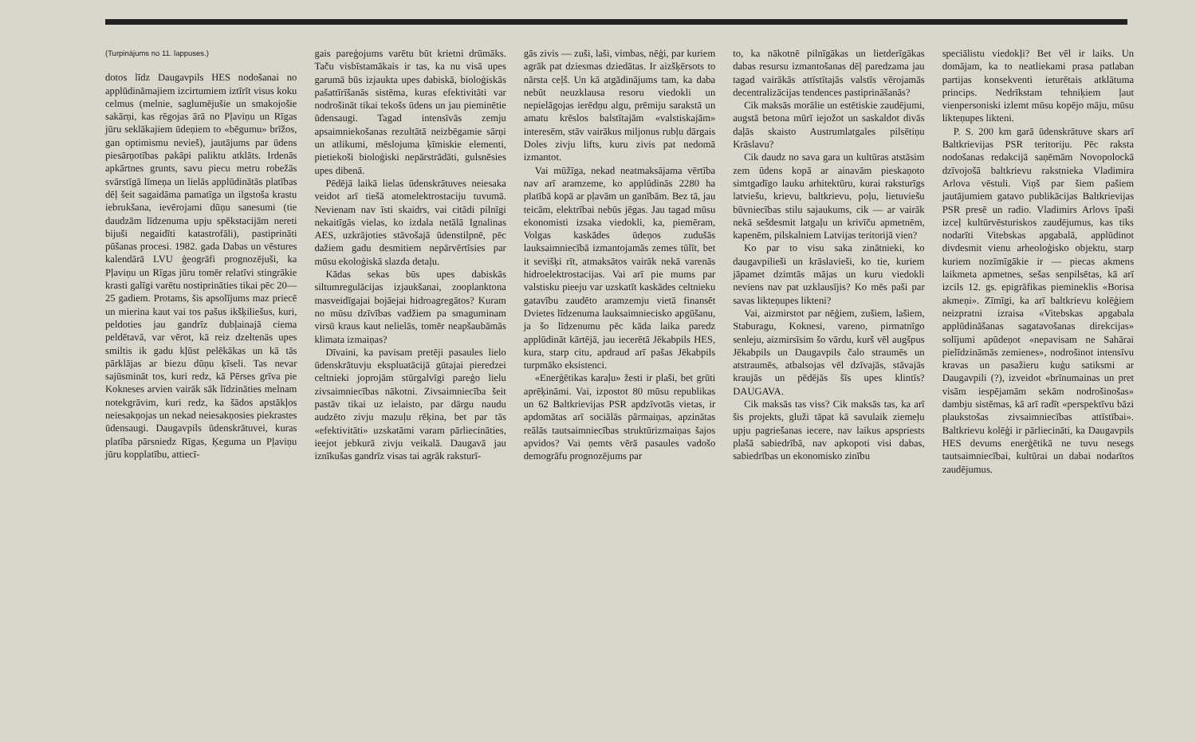(Turpinājums no 11. lappuses.)
dotos līdz Daugavpils HES nodošanai no applūdināmajiem izcirtumiem iztīrīt visus koku celmus (melnie, saglumējušie un smakojošie sakārņi, kas rēgojas ārā no Pļaviņu un Rīgas jūru seklākajiem ūdeņiem to «bēgumu» brīžos, gan optimismu nevieš), jautājums par ūdens piesārņotības pakāpi paliktu atklāts. Irdenās apkārtnes grunts, savu piecu metru robežās svārstīgā līmeņa un lielās applūdinātās platības dēļ šeit sagaidāma pamatīga un ilgstoša krastu iebrukšana, ievērojami dūņu sanesumi (tie daudzām līdzenuma upju spēkstacijām nereti bijuši negaidīti katastrofāli), pastiprināti pūšanas procesi. 1982. gada Dabas un vēstures kalendārā LVU ģeogrāfi prognozējuši, ka Pļaviņu un Rīgas jūru tomēr relatīvi stingrākie krasti galīgi varētu nostiprināties tikai pēc 20—25 gadiem. Protams, šis apsolījums maz priecē un mierina kaut vai tos pašus ikšķiliešus, kuri, peldoties jau gandrīz dubļainajā ciema peldētavā, var vērot, kā reiz dzeltenās upes smiltis ik gadu kļūst pelēkākas un kā tās pārklājas ar biezu dūņu ķīseli. Tas nevar sajūsmināt tos, kuri redz, kā Pērses grīva pie Kokneses arvien vairāk sāk līdzināties melnam notekgrāvim, kuri redz, ka šādos apstākļos neiesakņojas un nekad neiesakņosies piekrastes ūdensaugi. Daugavpils ūdenskrātuvei, kuras platība pārsniedz Rīgas, Ķeguma un Pļaviņu jūru kopplatību, attiecī-
gais pareģojums varētu būt krietni drūmāks. Taču visbīstamākais ir tas, ka nu visā upes garumā būs izjaukta upes dabiskā, bioloģiskās pašattīrīšanās sistēma, kuras efektivitāti var nodrošināt tikai tekošs ūdens un jau pieminētie ūdensaugi. Tagad intensīvās zemju apsaimniekošanas rezultātā neizbēgamie sārņi un atlikumi, mēslojuma ķīmiskie elementi, pietiekoši bioloģiski nepārstrādāti, gulsnēsies upes dibenā.
Pēdējā laikā lielas ūdenskrātuves neiesaka veidot arī tiešā atomelektrostaciju tuvumā. Nevienam nav īsti skaidrs, vai citādi pilnīgi nekaitīgās vielas, ko izdala netālā Ignalinas AES, uzkrājoties stāvošajā ūdenstilpnē, pēc dažiem gadu desmitiem nepārvērtīsies par mūsu ekoloģiskā slazda detaļu.
Kādas sekas būs upes dabiskās siltumregulācijas izjaukšanai, zooplanktona masveidīgajai bojāejai hidroagregātos? Kuram no mūsu dzīvības vadžiem pa smaguminam virsū kraus kaut nelielās, tomēr neapšaubāmās klimata izmaiņas?
Dīvaini, ka pavisam pretēji pasaules lielo ūdenskrātuvju ekspluatācijā gūtajai pieredzei celtnieki joprojām stūrgalvīgi pareģo lielu zivsaimniecības nākotni. Zivsaimniecība šeit pastāv tikai uz ielaisto, par dārgu naudu audzēto zivju mazuļu rēķina, bet par tās «efektivitāti» uzskatāmi varam pārliecināties, ieejot jebkurā zivju veikalā. Daugavā jau iznīkušas gandrīz visas tai agrāk raksturī-
gās zivis — zuši, laši, vimbas, nēģi, par kuriem agrāk pat dziesmas dziedātas. Ir aizšķērsots to nārsta ceļš. Un kā atgādinājums tam, ka daba nebūt neuzklausa resoru viedokli un nepielāgojas ierēdņu algu, prēmiju sarakstā un amatu krēslos balstītajām «valstiskajām» interesēm, stāv vairākus miljonus rubļu dārgais Doles zivju lifts, kuru zivis pat nedomā izmantot.
Vai mūžīga, nekad neatmaksājama vērtība nav arī aramzeme, ko applūdinās 2280 ha platībā kopā ar pļavām un ganībām. Bez tā, jau teicām, elektrībai nebūs jēgas. Jau tagad mūsu ekonomisti izsaka viedokli, ka, piemēram, Volgas kaskādes ūdeņos zudušās lauksaimniecībā izmantojamās zemes tūlīt, bet it sevišķi rīt, atmaksātos vairāk nekā varenās hidroelektrostacijas. Vai arī pie mums par valstisku pieeju var uzskatīt kaskādes celtnieku gatavību zaudēto aramzemju vietā finansēt Dvietes līdzenuma lauksaimniecisko apgūšanu, ja šo līdzenumu pēc kāda laika paredz applūdināt kārtējā, jau iecerētā Jēkabpils HES, kura, starp citu, apdraud arī pašas Jēkabpils turpmāko eksistenci.
«Enerģētikas karaļu» žesti ir plaši, bet grūti aprēķināmi. Vai, izpostot 80 mūsu republikas un 62 Baltkrievijas PSR apdzīvotās vietas, ir apdomātas arī sociālās pārmaiņas, apzinātas reālās tautsaimniecības struktūrizmaiņas šajos apvidos? Vai ņemts vērā pasaules vadošo demogrāfu prognozējums par
to, ka nākotnē pilnīgākas un lietderīgākas dabas resursu izmantošanas dēļ paredzama jau tagad vairākās attīstītajās valstīs vērojamās decentralizācijas tendences pastiprināšanās?
Cik maksās morālie un estētiskie zaudējumi, augstā betona mūrī iejožot un saskaldot divās daļās skaisto Austrumlatgales pilsētiņu Krāslavu?
Cik daudz no sava gara un kultūras atstāsim zem ūdens kopā ar ainavām pieskaņoto simtgadīgo lauku arhitektūru, kurai raksturīgs latviešu, krievu, baltkrievu, poļu, lietuviešu būvniecības stilu sajaukums, cik — ar vairāk nekā sešdesmit latgaļu un krivīču apmetnēm, kapenēm, pilskalniem Latvijas teritorijā vien?
Ko par to visu saka zinātnieki, ko daugavpilieši un krāslavieši, ko tie, kuriem jāpamet dzimtās mājas un kuru viedokli neviens nav pat uzklausījis? Ko mēs paši par savas likteņupes likteni?
Vai, aizmirstot par nēģiem, zušiem, lašiem, Staburagu, Koknesi, vareno, pirmatnīgo senleju, aizmirsīsim šo vārdu, kurš vēl augšpus Jēkabpils un Daugavpils čalo straumēs un atstraumēs, atbalsojas vēl dzīvajās, stāvajās kraujās un pēdējās šīs upes klintīs? DAUGAVA.
Cik maksās tas viss? Cik maksās tas, ka arī šis projekts, gluži tāpat kā savulaik ziemeļu upju pagriešanas iecere, nav laikus apspriests plašā sabiedrībā, nav apkopoti visi dabas, sabiedrības un ekonomisko zinību
speciālistu viedokļi? Bet vēl ir laiks. Un domājam, ka to neatliekami prasa patlaban partijas konsekventi ieturētais atklātuma princips. Nedrīkstam tehniķiem ļaut vienpersoniski izlemt mūsu kopējo māju, mūsu likteņupes likteni.
P. S. 200 km garā ūdenskrātuve skars arī Baltkrievijas PSR teritoriju. Pēc raksta nodošanas redakcijā saņēmām Novopolockā dzīvojošā baltkrievu rakstnieka Vladimira Arlova vēstuli. Viņš par šiem pašiem jautājumiem gatavo publikācijas Baltkrievijas PSR presē un radio. Vladimirs Arlovs īpaši izceļ kultūrvēsturiskos zaudējumus, kas tiks nodarīti Vitebskas apgabalā, applūdinot divdesmit vienu arheoloģisko objektu, starp kuriem nozīmīgākie ir — piecas akmens laikmeta apmetnes, sešas senpilsētas, kā arī izcils 12. gs. epigrāfikas pieminеklis «Borisa akmeņi». Zīmīgi, ka arī baltkrievu kolēģiem neizpratni izraisa «Vitebskas apgabala applūdināšanas sagatavošanas direkcijas» solījumi apūdeņot «nepavisam ne Sahārai pielīdzināmās zemienes», nodrošinot intensīvu kravas un pasažieru kuģu satiksmi ar Daugavpili (?), izveidot «brīnumainas un pret visām iespējamām sekām nodrošinošas» dambju sistēmas, kā arī radīt «perspektīvu bāzi plaukstošas zivsaimniecības attīstībai». Baltkrievu kolēģi ir pārliecināti, ka Daugavpils HES devums enerģētikā ne tuvu nesegs tautsaimniecībai, kultūrai un dabai nodarītos zaudējumus.